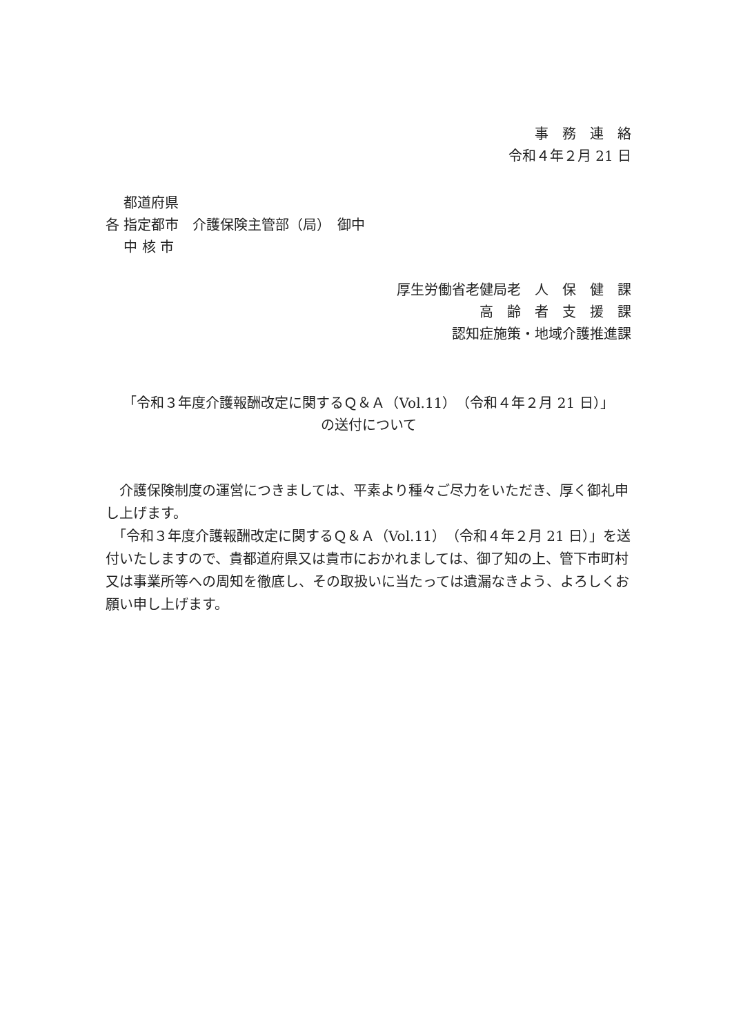事　務　連　絡
令和４年２月 21 日
　 都道府県
各 指定都市　介護保険主管部（局）　御中
　 中 核 市
厚生労働省老健局老　人　保　健　課
高　齢　者　支　援　課
認知症施策・地域介護推進課
「令和３年度介護報酬改定に関するＱ＆Ａ（Vol.11）（令和４年２月 21 日）」
の送付について
　介護保険制度の運営につきましては、平素より種々ご尽力をいただき、厚く御礼申し上げます。
　「令和３年度介護報酬改定に関するＱ＆Ａ（Vol.11）（令和４年２月 21 日）」を送付いたしますので、貴都道府県又は貴市におかれましては、御了知の上、管下市町村又は事業所等への周知を徹底し、その取扱いに当たっては遺漏なきよう、よろしくお願い申し上げます。